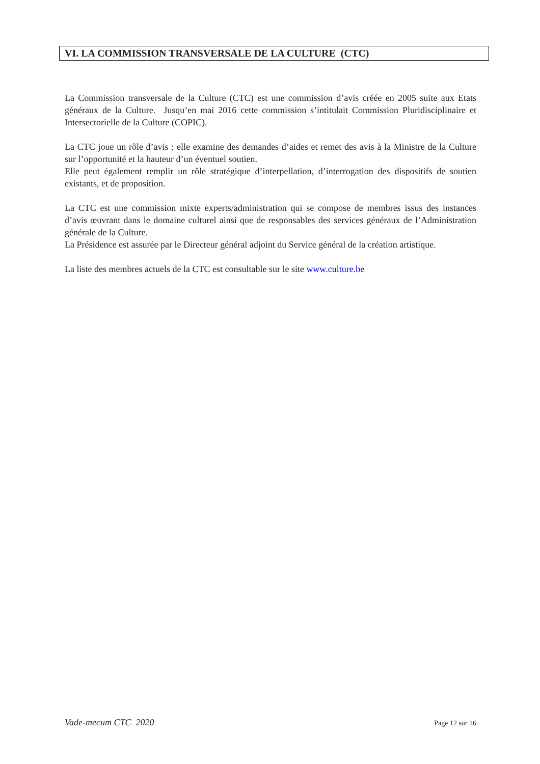VI. LA COMMISSION TRANSVERSALE DE LA CULTURE (CTC)
La Commission transversale de la Culture (CTC) est une commission d’avis créée en 2005 suite aux Etats généraux de la Culture. Jusqu’en mai 2016 cette commission s’intitulait Commission Pluridisciplinaire et Intersectorielle de la Culture (COPIC).
La CTC joue un rôle d’avis : elle examine des demandes d’aides et remet des avis à la Ministre de la Culture sur l’opportunité et la hauteur d’un éventuel soutien.
Elle peut également remplir un rôle stratégique d’interpellation, d’interrogation des dispositifs de soutien existants, et de proposition.
La CTC est une commission mixte experts/administration qui se compose de membres issus des instances d’avis œuvrant dans le domaine culturel ainsi que de responsables des services généraux de l’Administration générale de la Culture.
La Présidence est assurée par le Directeur général adjoint du Service général de la création artistique.
La liste des membres actuels de la CTC est consultable sur le site www.culture.be
Vade-mecum CTC 2020 Page 12 sur 16